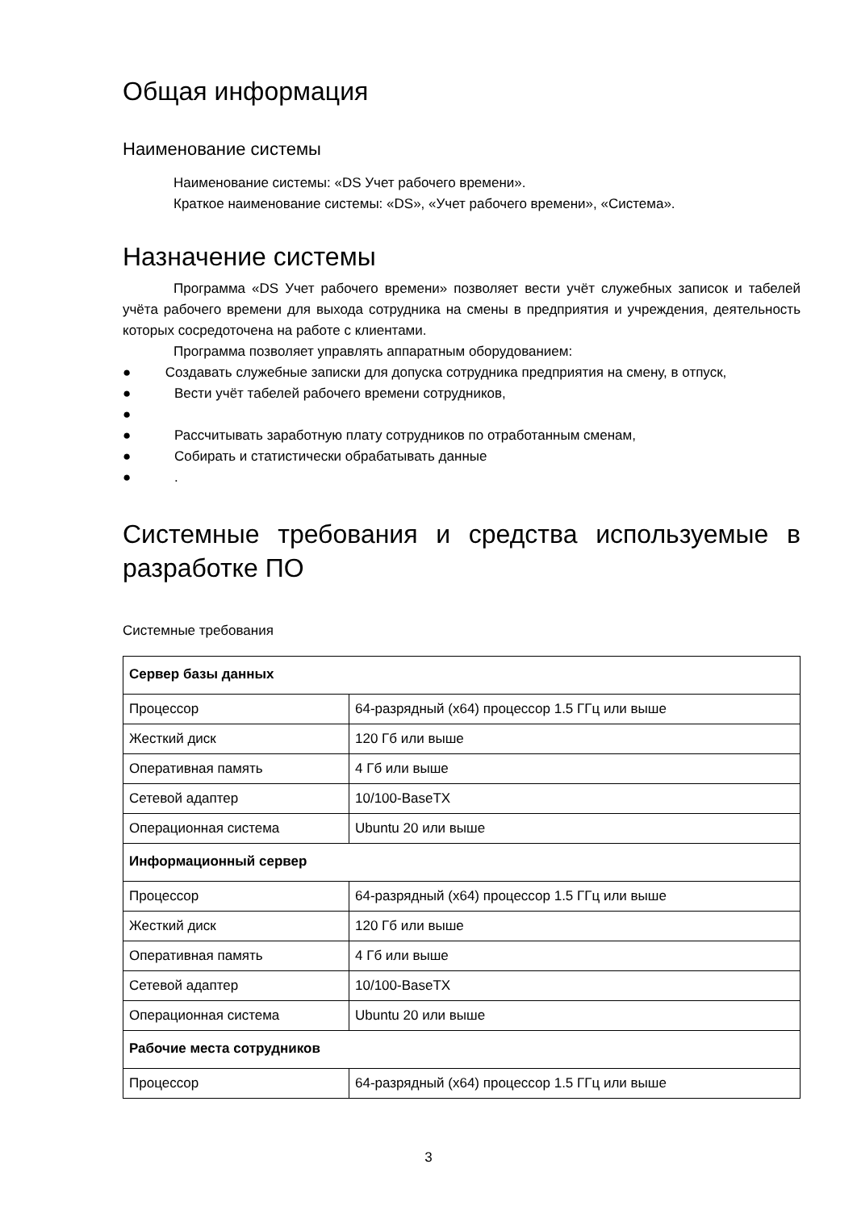Общая информация
Наименование системы
Наименование системы: «DS Учет рабочего времени».
Краткое наименование системы: «DS», «Учет рабочего времени», «Система».
Назначение системы
Программа «DS Учет рабочего времени» позволяет вести учёт служебных записок и табелей учёта рабочего времени для выхода сотрудника на смены в предприятия и учреждения, деятельность которых сосредоточена на работе с клиентами.
Программа позволяет управлять аппаратным оборудованием:
● Создавать служебные записки для допуска сотрудника предприятия на смену, в отпуск,
● Вести учёт табелей рабочего времени сотрудников,
●
● Рассчитывать заработную плату сотрудников по отработанным сменам,
● Собирать и статистически обрабатывать данные
●.
Системные требования и средства используемые в разработке ПО
Системные требования
| Сервер базы данных | |
| Процессор | 64-разрядный (x64) процессор 1.5 ГГц или выше |
| Жесткий диск | 120 Гб или выше |
| Оперативная память | 4 Гб или выше |
| Сетевой адаптер | 10/100-BaseTX |
| Операционная система | Ubuntu 20 или выше |
| Информационный сервер | |
| Процессор | 64-разрядный (x64) процессор 1.5 ГГц или выше |
| Жесткий диск | 120 Гб или выше |
| Оперативная память | 4 Гб или выше |
| Сетевой адаптер | 10/100-BaseTX |
| Операционная система | Ubuntu 20 или выше |
| Рабочие места сотрудников | |
| Процессор | 64-разрядный (x64) процессор 1.5 ГГц или выше |
3